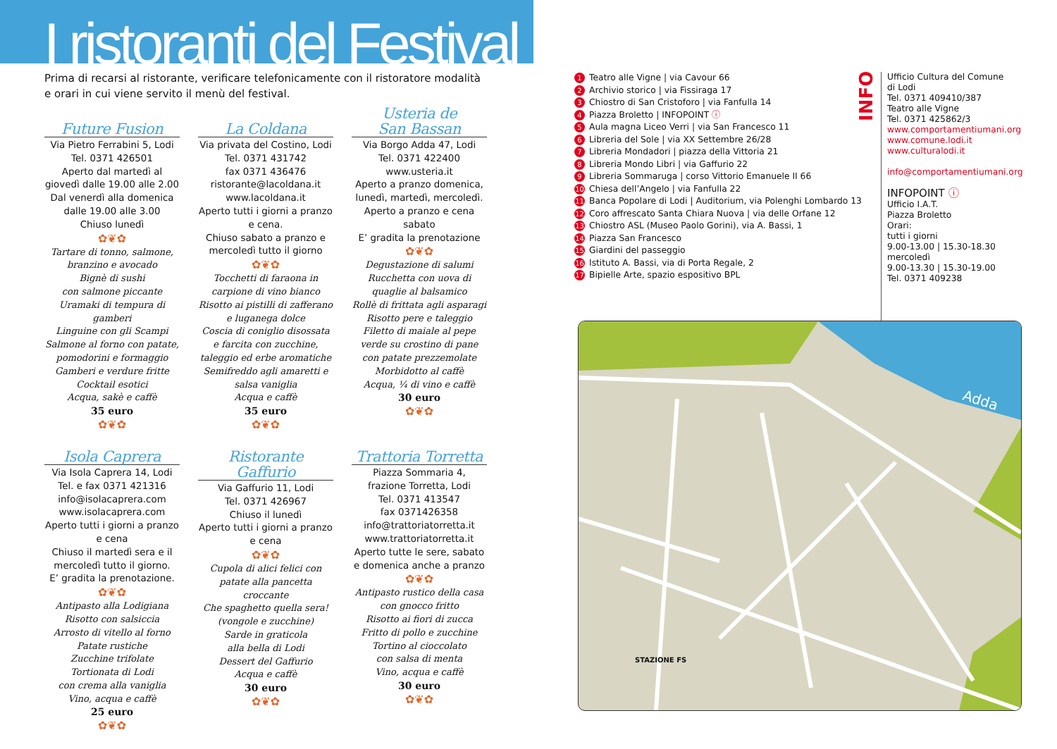I ristoranti del Festival
Prima di recarsi al ristorante, verificare telefonicamente con il ristoratore modalità
e orari in cui viene servito il menù del festival.
Future Fusion
Via Pietro Ferrabini 5, Lodi
Tel. 0371 426501
Aperto dal martedì al giovedì dalle 19.00 alle 2.00
Dal venerdì alla domenica dalle 19.00 alle 3.00
Chiuso lunedì
✿❦✿
Tartare di tonno, salmone, branzino e avocado
Bignè di sushi
con salmone piccante
Uramaki di tempura di gamberi
Linguine con gli Scampi
Salmone al forno con patate, pomodorini e formaggio
Gamberi e verdure fritte
Cocktail esotici
Acqua, sakè e caffè
35 euro
✿❦✿
La Coldana
Via privata del Costino, Lodi
Tel. 0371 431742
fax 0371 436476
ristorante@lacoldana.it
www.lacoldana.it
Aperto tutti i giorni a pranzo e cena.
Chiuso sabato a pranzo e mercoledì tutto il giorno
✿❦✿
Tocchetti di faraona in carpione di vino bianco
Risotto ai pistilli di zafferano e luganega dolce
Coscia di coniglio disossata e farcita con zucchine, taleggio ed erbe aromatiche
Semifreddo agli amaretti e salsa vaniglia
Acqua e caffè
35 euro
✿❦✿
Usteria de
San Bassan
Via Borgo Adda 47, Lodi
Tel. 0371 422400
www.usteria.it
Aperto a pranzo domenica, lunedì, martedì, mercoledì.
Aperto a pranzo e cena sabato
E’ gradita la prenotazione
✿❦✿
Degustazione di salumi
Rucchetta con uova di quaglie al balsamico
Rollè di frittata agli asparagi
Risotto pere e taleggio
Filetto di maiale al pepe verde su crostino di pane
con patate prezzemolate
Morbidotto al caffè
Acqua, ¼ di vino e caffè
30 euro
✿❦✿
Isola Caprera
Via Isola Caprera 14, Lodi
Tel. e fax 0371 421316
info@isolacaprera.com
www.isolacaprera.com
Aperto tutti i giorni a pranzo e cena
Chiuso il martedì sera e il mercoledì tutto il giorno.
E’ gradita la prenotazione.
✿❦✿
Antipasto alla Lodigiana
Risotto con salsiccia
Arrosto di vitello al forno
Patate rustiche
Zucchine trifolate
Tortionata di Lodi
con crema alla vaniglia
Vino, acqua e caffè
25 euro
✿❦✿
Ristorante Gaffurio
Via Gaffurio 11, Lodi
Tel. 0371 426967
Chiuso il lunedì
Aperto tutti i giorni a pranzo e cena
✿❦✿
Cupola di alici felici con patate alla pancetta croccante
Che spaghetto quella sera! (vongole e zucchine)
Sarde in graticola
alla bella di Lodi
Dessert del Gaffurio
Acqua e caffè
30 euro
✿❦✿
Trattoria Torretta
Piazza Sommaria 4,
frazione Torretta, Lodi
Tel. 0371 413547
fax 0371426358
info@trattoriatorretta.it
www.trattoriatorretta.it
Aperto tutte le sere, sabato e domenica anche a pranzo
✿❦✿
Antipasto rustico della casa con gnocco fritto
Risotto ai fiori di zucca
Fritto di pollo e zucchine
Tortino al cioccolato
con salsa di menta
Vino, acqua e caffè
30 euro
✿❦✿
1 Teatro alle Vigne | via Cavour 66
2 Archivio storico | via Fissiraga 17
3 Chiostro di San Cristoforo | via Fanfulla 14
4 Piazza Broletto | INFOPOINT ⓘ
5 Aula magna Liceo Verri | via San Francesco 11
6 Libreria del Sole | via XX Settembre 26/28
7 Libreria Mondadori | piazza della Vittoria 21
8 Libreria Mondo Libri | via Gaffurio 22
9 Libreria Sommaruga | corso Vittorio Emanuele II 66
10 Chiesa dell’Angelo | via Fanfulla 22
11 Banca Popolare di Lodi | Auditorium, via Polenghi Lombardo 13
12 Coro affrescato Santa Chiara Nuova | via delle Orfane 12
13 Chiostro ASL (Museo Paolo Gorini), via A. Bassi, 1
14 Piazza San Francesco
15 Giardini del passeggio
16 Istituto A. Bassi, via di Porta Regale, 2
17 Bipielle Arte, spazio espositivo BPL
INFO
Ufficio Cultura del Comune
di Lodi
Tel. 0371 409410/387
Teatro alle Vigne
Tel. 0371 425862/3
www.comportamentiumani.org
www.comune.lodi.it
www.culturalodi.it
info@comportamentiumani.org
INFOPOINT ⓘ
Ufficio I.A.T.
Piazza Broletto
Orari:
tutti i giorni
9.00-13.00 | 15.30-18.30
mercoledì
9.00-13.30 | 15.30-19.00
Tel. 0371 409238
Adda
STAZIONE FS